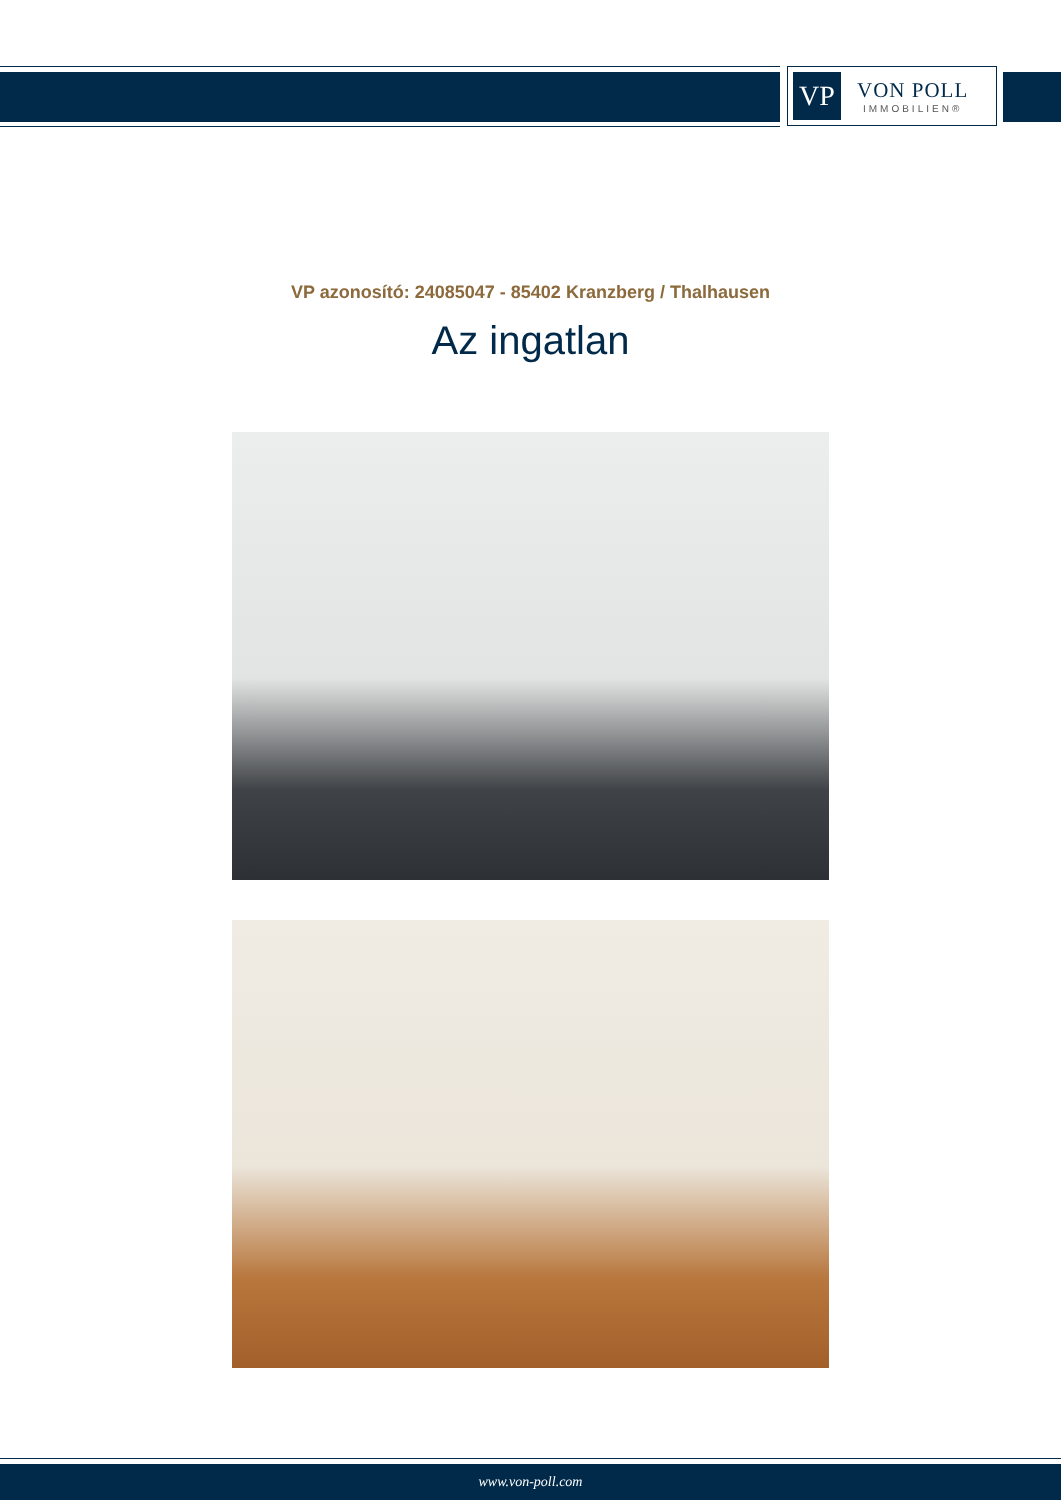VP
VON POLL
IMMOBILIEN®
VP azonosító: 24085047 - 85402 Kranzberg / Thalhausen
Az ingatlan
www.von-poll.com